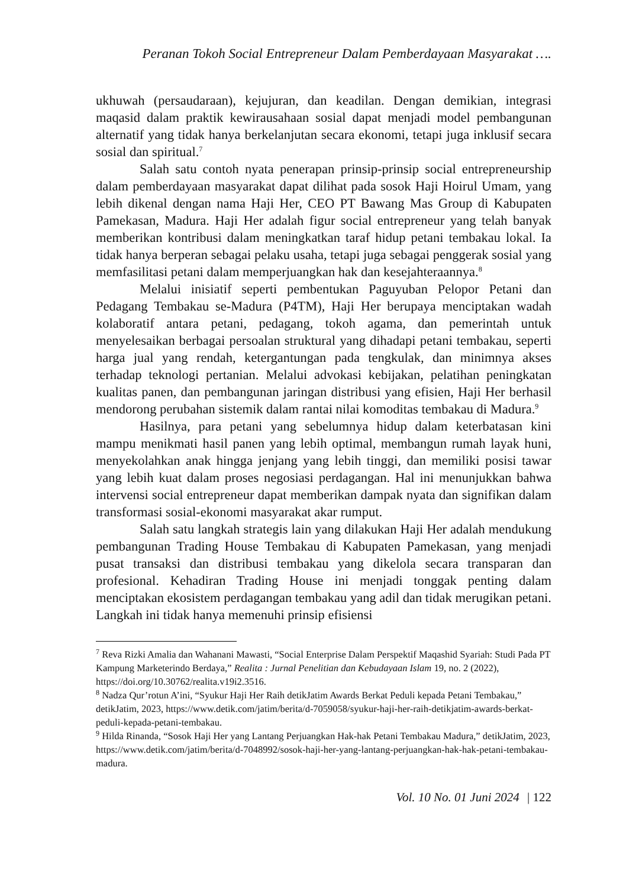Peranan Tokoh Social Entrepreneur Dalam Pemberdayaan Masyarakat ….
ukhuwah (persaudaraan), kejujuran, dan keadilan. Dengan demikian, integrasi maqasid dalam praktik kewirausahaan sosial dapat menjadi model pembangunan alternatif yang tidak hanya berkelanjutan secara ekonomi, tetapi juga inklusif secara sosial dan spiritual.<sup>7</sup>
Salah satu contoh nyata penerapan prinsip-prinsip social entrepreneurship dalam pemberdayaan masyarakat dapat dilihat pada sosok Haji Hoirul Umam, yang lebih dikenal dengan nama Haji Her, CEO PT Bawang Mas Group di Kabupaten Pamekasan, Madura. Haji Her adalah figur social entrepreneur yang telah banyak memberikan kontribusi dalam meningkatkan taraf hidup petani tembakau lokal. Ia tidak hanya berperan sebagai pelaku usaha, tetapi juga sebagai penggerak sosial yang memfasilitasi petani dalam memperjuangkan hak dan kesejahteraannya.<sup>8</sup>
Melalui inisiatif seperti pembentukan Paguyuban Pelopor Petani dan Pedagang Tembakau se-Madura (P4TM), Haji Her berupaya menciptakan wadah kolaboratif antara petani, pedagang, tokoh agama, dan pemerintah untuk menyelesaikan berbagai persoalan struktural yang dihadapi petani tembakau, seperti harga jual yang rendah, ketergantungan pada tengkulak, dan minimnya akses terhadap teknologi pertanian. Melalui advokasi kebijakan, pelatihan peningkatan kualitas panen, dan pembangunan jaringan distribusi yang efisien, Haji Her berhasil mendorong perubahan sistemik dalam rantai nilai komoditas tembakau di Madura.<sup>9</sup>
Hasilnya, para petani yang sebelumnya hidup dalam keterbatasan kini mampu menikmati hasil panen yang lebih optimal, membangun rumah layak huni, menyekolahkan anak hingga jenjang yang lebih tinggi, dan memiliki posisi tawar yang lebih kuat dalam proses negosiasi perdagangan. Hal ini menunjukkan bahwa intervensi social entrepreneur dapat memberikan dampak nyata dan signifikan dalam transformasi sosial-ekonomi masyarakat akar rumput.
Salah satu langkah strategis lain yang dilakukan Haji Her adalah mendukung pembangunan Trading House Tembakau di Kabupaten Pamekasan, yang menjadi pusat transaksi dan distribusi tembakau yang dikelola secara transparan dan profesional. Kehadiran Trading House ini menjadi tonggak penting dalam menciptakan ekosistem perdagangan tembakau yang adil dan tidak merugikan petani. Langkah ini tidak hanya memenuhi prinsip efisiensi
<sup>7</sup> Reva Rizki Amalia dan Wahanani Mawasti, “Social Enterprise Dalam Perspektif Maqashid Syariah: Studi Pada PT Kampung Marketerindo Berdaya,” Realita : Jurnal Penelitian dan Kebudayaan Islam 19, no. 2 (2022), https://doi.org/10.30762/realita.v19i2.3516.
<sup>8</sup> Nadza Qur’rotun A’ini, “Syukur Haji Her Raih detikJatim Awards Berkat Peduli kepada Petani Tembakau,” detikJatim, 2023, https://www.detik.com/jatim/berita/d-7059058/syukur-haji-her-raih-detikjatim-awards-berkat-peduli-kepada-petani-tembakau.
<sup>9</sup> Hilda Rinanda, “Sosok Haji Her yang Lantang Perjuangkan Hak-hak Petani Tembakau Madura,” detikJatim, 2023, https://www.detik.com/jatim/berita/d-7048992/sosok-haji-her-yang-lantang-perjuangkan-hak-hak-petani-tembakau-madura.
Vol. 10 No. 01 Juni 2024 | 122